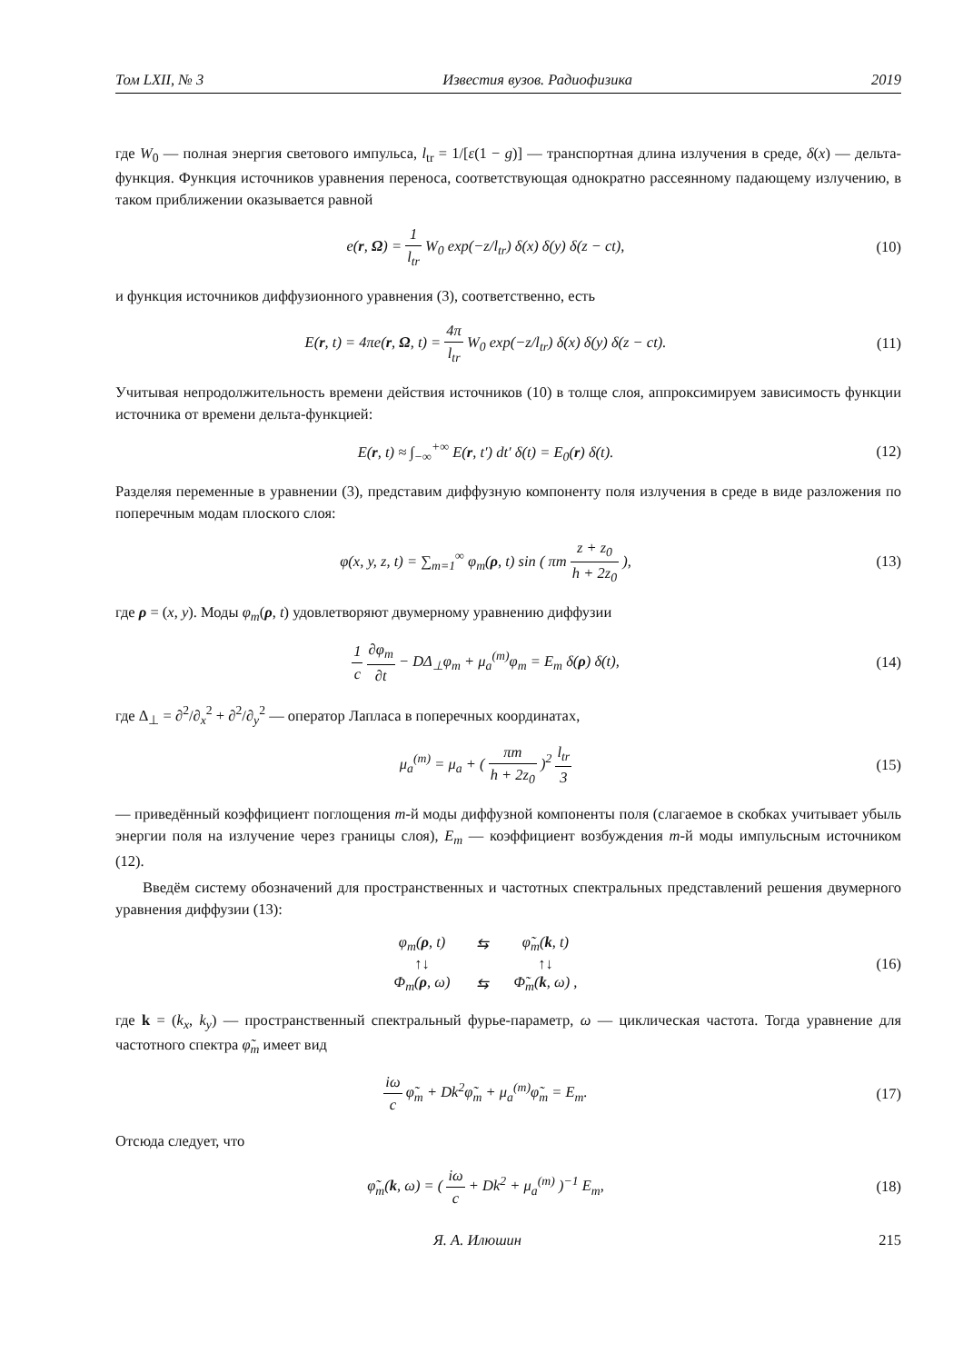Том LXII, № 3 Известия вузов. Радиофизика 2019
где W<sub>0</sub> — полная энергия светового импульса, l<sub>tr</sub> = 1/[ε(1 − g)] — транспортная длина излучения в среде, δ(x) — дельта-функция. Функция источников уравнения переноса, соответствующая однократно рассеянному падающему излучению, в таком приближении оказывается равной
e(r, Ω) = 1 l<sub>tr</sub> W<sub>0</sub> exp(−z/l<sub>tr</sub>) δ(x) δ(y) δ(z − ct),
(10)
и функция источников диффузионного уравнения (3), соответственно, есть
E(r, t) = 4πe(r, Ω, t) = 4π l<sub>tr</sub> W<sub>0</sub> exp(−z/l<sub>tr</sub>) δ(x) δ(y) δ(z − ct).
(11)
Учитывая непродолжительность времени действия источников (10) в толще слоя, аппроксимируем зависимость функции источника от времени дельта-функцией:
E(r, t) ≈ ∫<sub>−∞</sub><sup>+∞</sup> E(r, t′) dt′ δ(t) = E<sub>0</sub>(r) δ(t).
(12)
Разделяя переменные в уравнении (3), представим диффузную компоненту поля излучения в среде в виде разложения по поперечным модам плоского слоя:
φ(x, y, z, t) = ∑<sub>m=1</sub><sup>∞</sup> φ<sub>m</sub>(ρ, t) sin ( πm z + z<sub>0</sub> h + 2z<sub>0</sub> ),
(13)
где ρ = (x, y). Моды φ<sub>m</sub>(ρ, t) удовлетворяют двумерному уравнению диффузии
1 c ∂φ<sub>m</sub> ∂t − DΔ<sub>⊥</sub>φ<sub>m</sub> + μ<sub>a</sub><sup>(m)</sup>φ<sub>m</sub> = E<sub>m</sub> δ(ρ) δ(t),
(14)
где Δ<sub>⊥</sub> = ∂<sup>2</sup>/∂<sub>x</sub><sup>2</sup> + ∂<sup>2</sup>/∂<sub>y</sub><sup>2</sup> — оператор Лапласа в поперечных координатах,
μ<sub>a</sub><sup>(m)</sup> = μ<sub>a</sub> + ( πm h + 2z<sub>0</sub> )<sup>2</sup> l<sub>tr</sub> 3
(15)
— приведённый коэффициент поглощения m-й моды диффузной компоненты поля (слагаемое в скобках учитывает убыль энергии поля на излучение через границы слоя), E<sub>m</sub> — коэффициент возбуждения m-й моды импульсным источником (12).
Введём систему обозначений для пространственных и частотных спектральных представлений решения двумерного уравнения диффузии (13):
| φ<sub>m</sub>( ρ , t) | ⇆ | φ̃<sub>m</sub>( k , t) |
| ↑↓ | | ↑↓ |
| Φ<sub>m</sub>( ρ , ω) | ⇆ | Φ̃<sub>m</sub>( k , ω) , |
(16)
где k = (k<sub>x</sub>, k<sub>y</sub>) — пространственный спектральный фурье-параметр, ω — циклическая частота. Тогда уравнение для частотного спектра φ̃<sub>m</sub> имеет вид
iω c φ̃<sub>m</sub> + Dk<sup>2</sup>φ̃<sub>m</sub> + μ<sub>a</sub><sup>(m)</sup>φ̃<sub>m</sub> = E<sub>m</sub>.
(17)
Отсюда следует, что
φ̃<sub>m</sub>(k, ω) = ( iω c + Dk<sup>2</sup> + μ<sub>a</sub><sup>(m)</sup> )<sup>−1</sup> E<sub>m</sub>,
(18)
Я. А. Илюшин 215